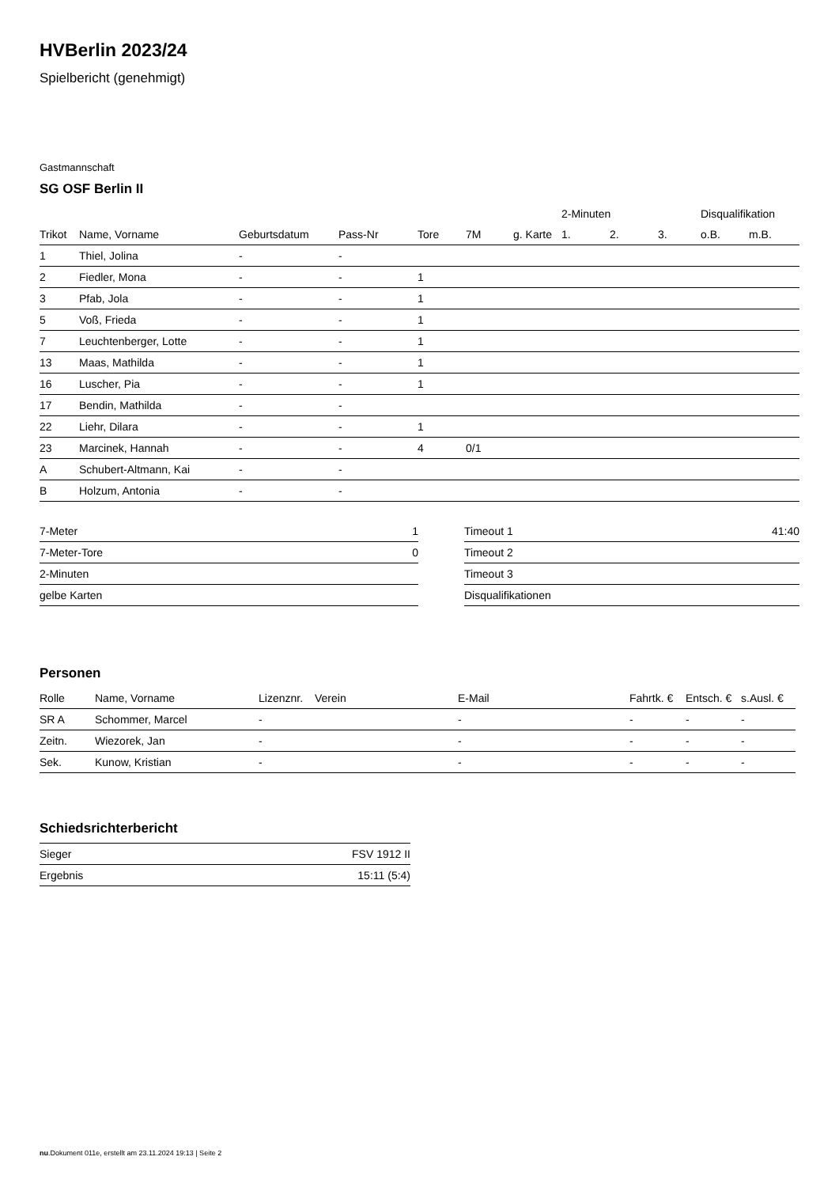HVBerlin 2023/24
Spielbericht (genehmigt)
Gastmannschaft
SG OSF Berlin II
| | | | | | | | 2-Minuten | | | Disqualifikation | |
| --- | --- | --- | --- | --- | --- | --- | --- | --- | --- | --- | --- |
| Trikot | Name, Vorname | Geburtsdatum | Pass-Nr | Tore | 7M | g. Karte | 1. | 2. | 3. | o.B. | m.B. |
| 1 | Thiel, Jolina | - | - | | | | | | | | |
| 2 | Fiedler, Mona | - | - | 1 | | | | | | | |
| 3 | Pfab, Jola | - | - | 1 | | | | | | | |
| 5 | Voß, Frieda | - | - | 1 | | | | | | | |
| 7 | Leuchtenberger, Lotte | - | - | 1 | | | | | | | |
| 13 | Maas, Mathilda | - | - | 1 | | | | | | | |
| 16 | Luscher, Pia | - | - | 1 | | | | | | | |
| 17 | Bendin, Mathilda | - | - | | | | | | | | |
| 22 | Liehr, Dilara | - | - | 1 | | | | | | | |
| 23 | Marcinek, Hannah | - | - | 4 | 0/1 | | | | | | |
| A | Schubert-Altmann, Kai | - | - | | | | | | | | |
| B | Holzum, Antonia | - | - | | | | | | | | |
| 7-Meter | 1 |
| 7-Meter-Tore | 0 |
| 2-Minuten | |
| gelbe Karten | |
| Timeout 1 | 41:40 |
| Timeout 2 | |
| Timeout 3 | |
| Disqualifikationen | |
Personen
| Rolle | Name, Vorname | Lizenznr. | Verein | E-Mail | Fahrtk. € | Entsch. € | s.Ausl. € |
| --- | --- | --- | --- | --- | --- | --- | --- |
| SR A | Schommer, Marcel | - | | - | - | - | - |
| Zeitn. | Wiezorek, Jan | - | | - | - | - | - |
| Sek. | Kunow, Kristian | - | | - | - | - | - |
Schiedsrichterbericht
| Sieger | FSV 1912 II |
| Ergebnis | 15:11 (5:4) |
nu.Dokument 011e, erstellt am 23.11.2024 19:13 | Seite 2